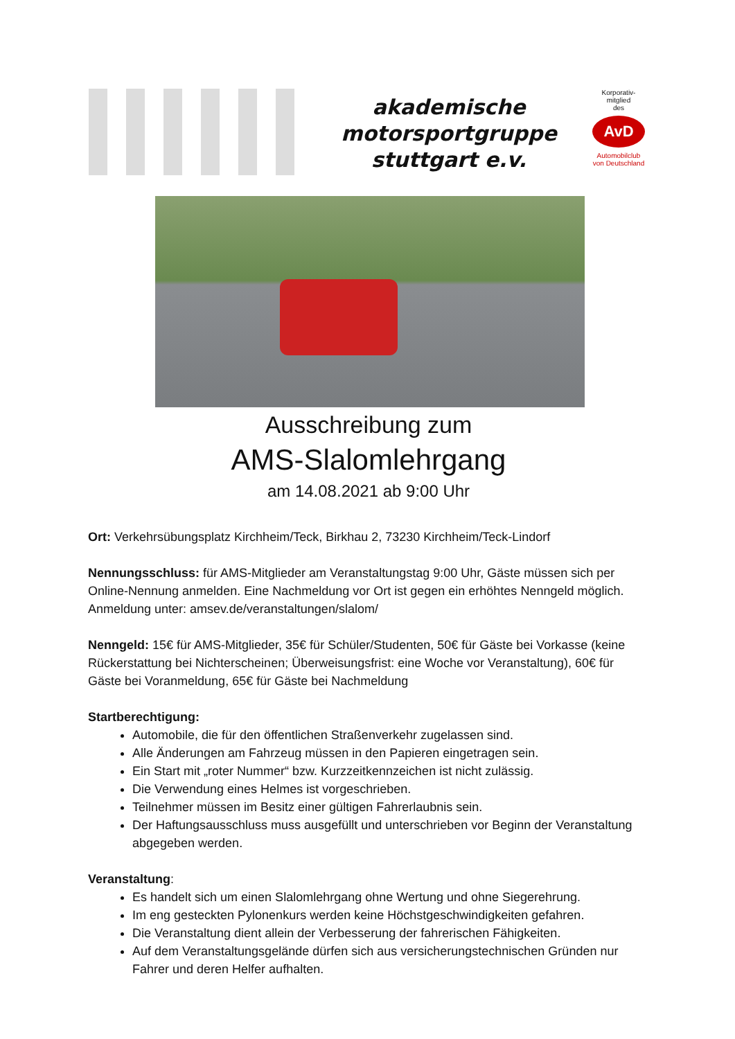akademische
motorsportgruppe
stuttgart e.v.
Korporativ-
mitglied
des
AvD
Automobilclub
von Deutschland
Ausschreibung zum
AMS-Slalomlehrgang
am 14.08.2021 ab 9:00 Uhr
Ort: Verkehrsübungsplatz Kirchheim/Teck, Birkhau 2, 73230 Kirchheim/Teck-Lindorf
Nennungsschluss: für AMS-Mitglieder am Veranstaltungstag 9:00 Uhr, Gäste müssen sich per Online-Nennung anmelden. Eine Nachmeldung vor Ort ist gegen ein erhöhtes Nenngeld möglich. Anmeldung unter: amsev.de/veranstaltungen/slalom/
Nenngeld: 15€ für AMS-Mitglieder, 35€ für Schüler/Studenten, 50€ für Gäste bei Vorkasse (keine Rückerstattung bei Nichterscheinen; Überweisungsfrist: eine Woche vor Veranstaltung), 60€ für Gäste bei Voranmeldung, 65€ für Gäste bei Nachmeldung
Startberechtigung:
Automobile, die für den öffentlichen Straßenverkehr zugelassen sind.
Alle Änderungen am Fahrzeug müssen in den Papieren eingetragen sein.
Ein Start mit „roter Nummer“ bzw. Kurzzeitkennzeichen ist nicht zulässig.
Die Verwendung eines Helmes ist vorgeschrieben.
Teilnehmer müssen im Besitz einer gültigen Fahrerlaubnis sein.
Der Haftungsausschluss muss ausgefüllt und unterschrieben vor Beginn der Veranstaltung abgegeben werden.
Veranstaltung:
Es handelt sich um einen Slalomlehrgang ohne Wertung und ohne Siegerehrung.
Im eng gesteckten Pylonenkurs werden keine Höchstgeschwindigkeiten gefahren.
Die Veranstaltung dient allein der Verbesserung der fahrerischen Fähigkeiten.
Auf dem Veranstaltungsgelände dürfen sich aus versicherungstechnischen Gründen nur Fahrer und deren Helfer aufhalten.